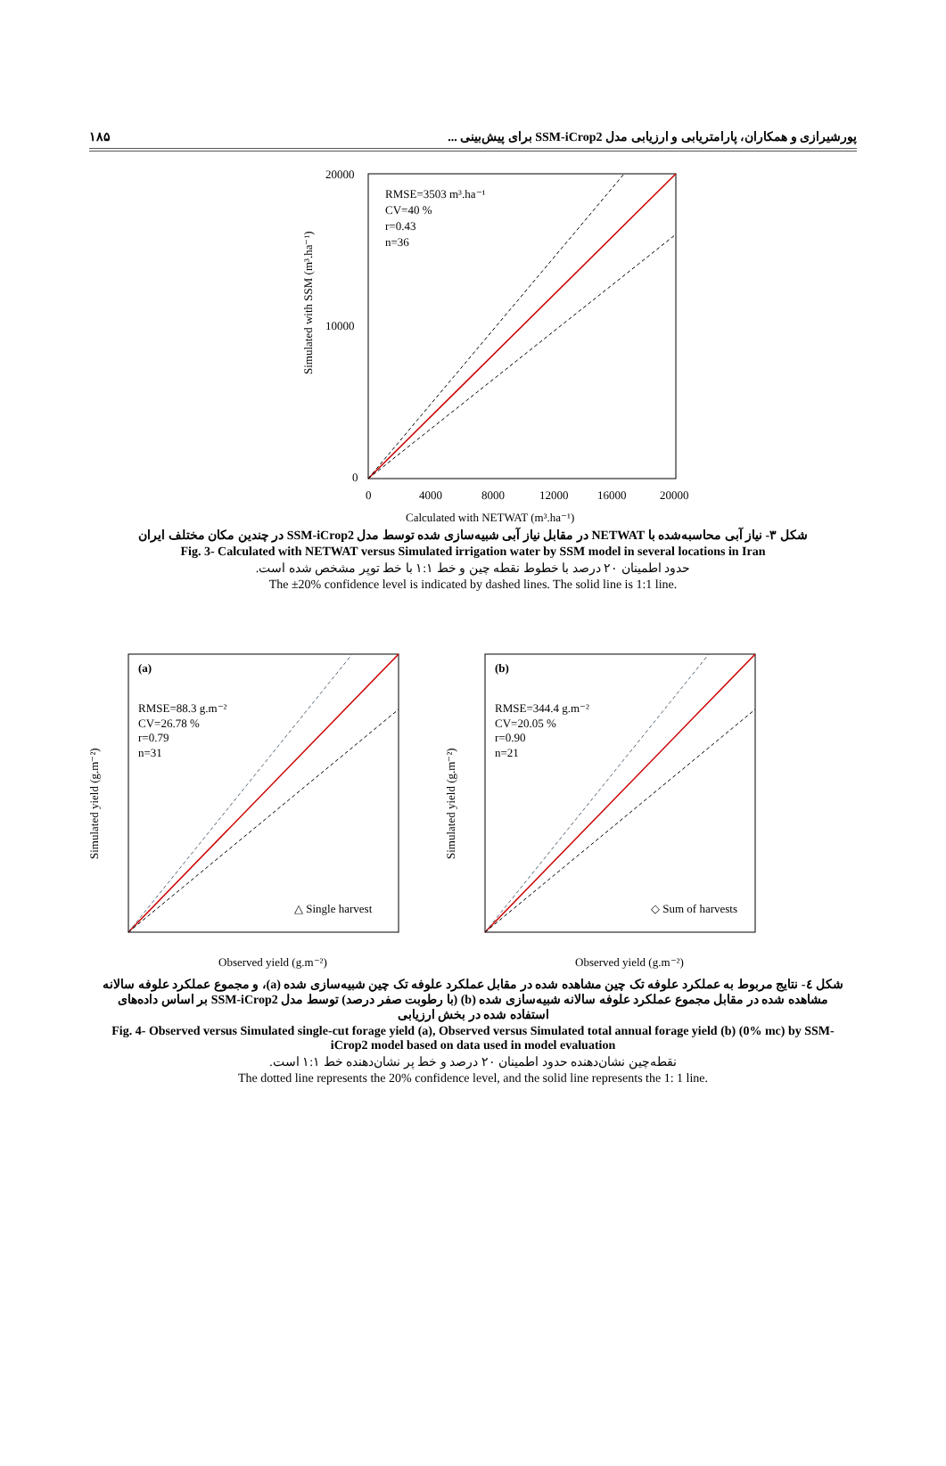پورشیرازی و همکاران، پارامتریابی و ارزیابی مدل SSM-iCrop2 برای پیش‌بینی ... ۱۸۵
RMSE=3503 m³.ha⁻¹
CV=40 %
r=0.43
n=36
20000
10000
0
0
4000
8000
12000
16000
20000
Calculated with NETWAT (m³.ha⁻¹)
Simulated with SSM (m³.ha⁻¹)
شکل ۳- نیاز آبی محاسبه‌شده با NETWAT در مقابل نیاز آبی شبیه‌سازی شده توسط مدل SSM-iCrop2 در چندین مکان مختلف ایران
Fig. 3- Calculated with NETWAT versus Simulated irrigation water by SSM model in several locations in Iran
حدود اطمینان ۲۰ درصد با خطوط نقطه چین و خط ۱:۱ با خط توپر مشخص شده است.
The ±20% confidence level is indicated by dashed lines. The solid line is 1:1 line.
(a)
RMSE=88.3 g.m⁻²
CV=26.78 %
r=0.79
n=31
△ Single harvest
Observed yield (g.m⁻²)
Simulated yield (g.m⁻²)
(b)
RMSE=344.4 g.m⁻²
CV=20.05 %
r=0.90
n=21
◇ Sum of harvests
Observed yield (g.m⁻²)
Simulated yield (g.m⁻²)
شکل ٤- نتایج مربوط به عملکرد علوفه تک چین مشاهده شده در مقابل عملکرد علوفه تک چین شبیه‌سازی شده (a)، و مجموع عملکرد علوفه سالانه مشاهده شده در مقابل مجموع عملکرد علوفه سالانه شبیه‌سازی شده (b) (با رطوبت صفر درصد) توسط مدل SSM-iCrop2 بر اساس داده‌های استفاده شده در بخش ارزیابی
Fig. 4- Observed versus Simulated single-cut forage yield (a), Observed versus Simulated total annual forage yield (b) (0% mc) by SSM-iCrop2 model based on data used in model evaluation
نقطه‌چین نشان‌دهنده حدود اطمینان ۲۰ درصد و خط پر نشان‌دهنده خط ۱:۱ است.
The dotted line represents the 20% confidence level, and the solid line represents the 1: 1 line.